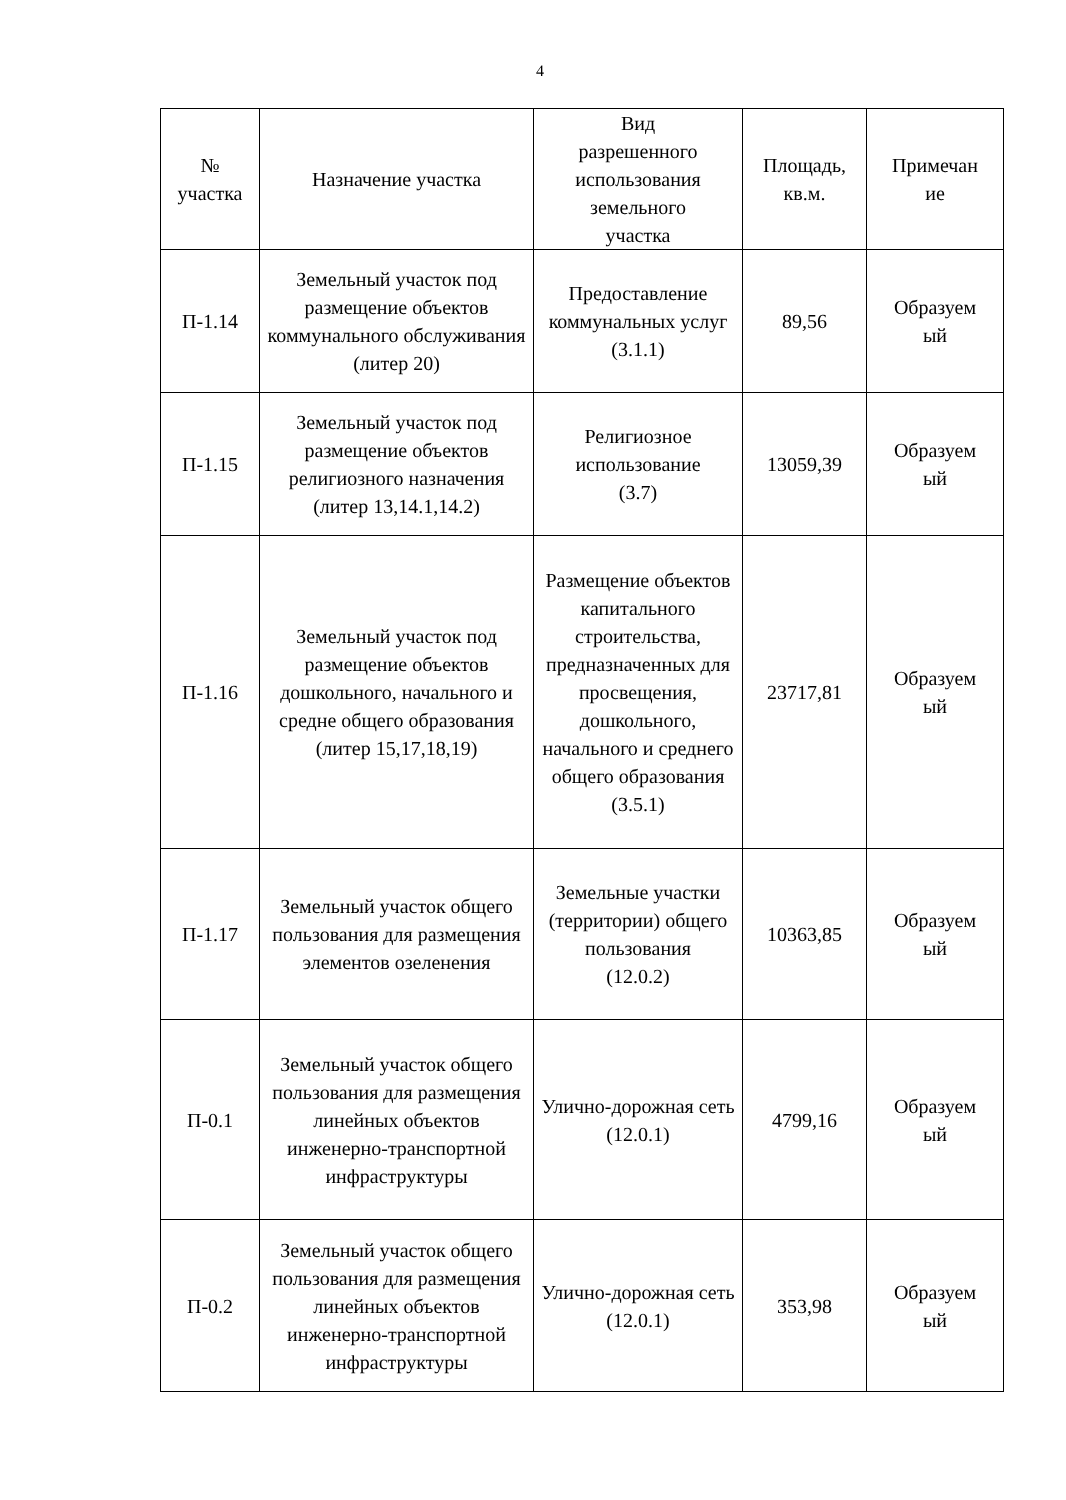4
| № участка | Назначение участка | Вид разрешенного использования земельного участка | Площадь, кв.м. | Примечан ие |
| --- | --- | --- | --- | --- |
| П-1.14 | Земельный участок под размещение объектов коммунального обслуживания (литер 20) | Предоставление коммунальных услуг (3.1.1) | 89,56 | Образуем ый |
| П-1.15 | Земельный участок под размещение объектов религиозного назначения (литер 13,14.1,14.2) | Религиозное использование (3.7) | 13059,39 | Образуем ый |
| П-1.16 | Земельный участок под размещение объектов дошкольного, начального и средне общего образования (литер 15,17,18,19) | Размещение объектов капитального строительства, предназначенных для просвещения, дошкольного, начального и среднего общего образования (3.5.1) | 23717,81 | Образуем ый |
| П-1.17 | Земельный участок общего пользования для размещения элементов озеленения | Земельные участки (территории) общего пользования (12.0.2) | 10363,85 | Образуем ый |
| П-0.1 | Земельный участок общего пользования для размещения линейных объектов инженерно-транспортной инфраструктуры | Улично-дорожная сеть (12.0.1) | 4799,16 | Образуем ый |
| П-0.2 | Земельный участок общего пользования для размещения линейных объектов инженерно-транспортной инфраструктуры | Улично-дорожная сеть (12.0.1) | 353,98 | Образуем ый |